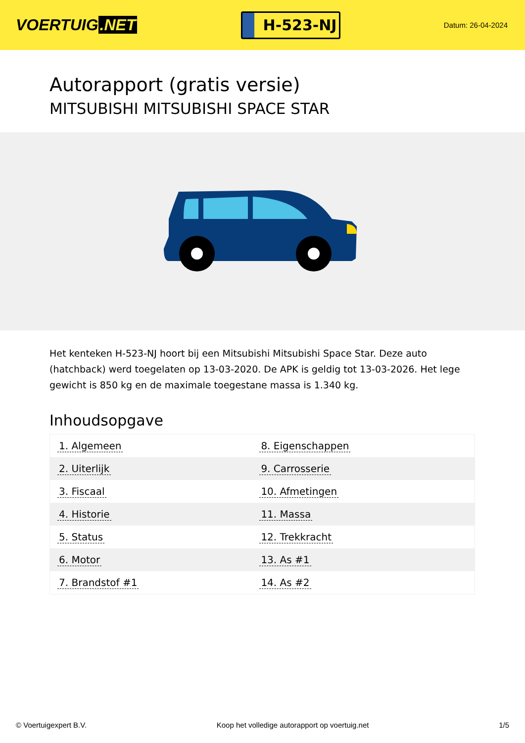VOERTUIG.NET
H-523-NJ
Datum: 26-04-2024
Autorapport (gratis versie)
MITSUBISHI MITSUBISHI SPACE STAR
Het kenteken H-523-NJ hoort bij een Mitsubishi Mitsubishi Space Star. Deze auto (hatchback) werd toegelaten op 13-03-2020. De APK is geldig tot 13-03-2026. Het lege gewicht is 850 kg en de maximale toegestane massa is 1.340 kg.
Inhoudsopgave
| 1. Algemeen | 8. Eigenschappen |
| 2. Uiterlijk | 9. Carrosserie |
| 3. Fiscaal | 10. Afmetingen |
| 4. Historie | 11. Massa |
| 5. Status | 12. Trekkracht |
| 6. Motor | 13. As #1 |
| 7. Brandstof #1 | 14. As #2 |
© Voertuigexpert B.V. Koop het volledige autorapport op voertuig.net 1/5